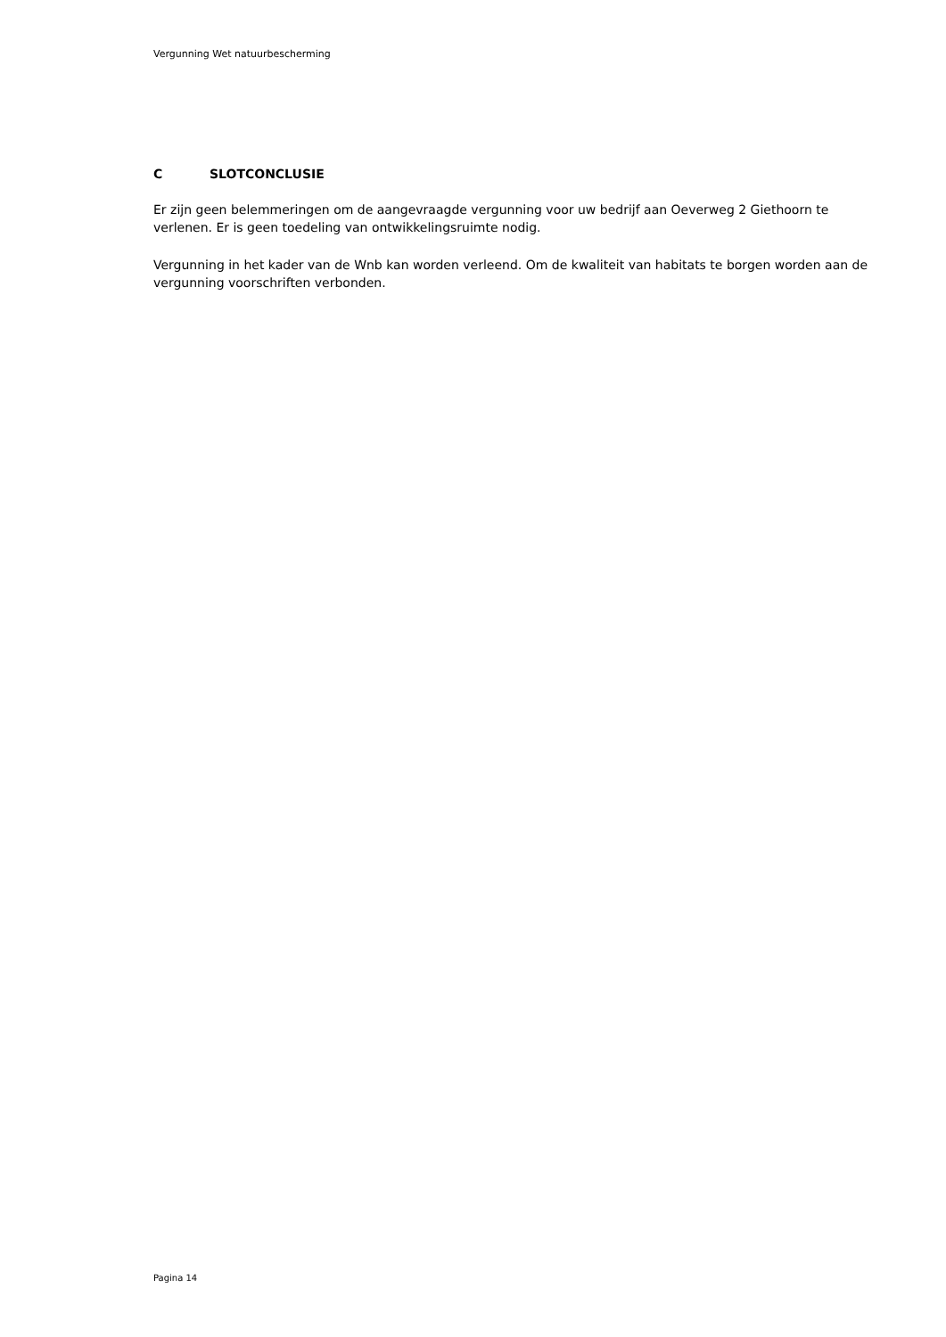Vergunning Wet natuurbescherming
C SLOTCONCLUSIE
Er zijn geen belemmeringen om de aangevraagde vergunning voor uw bedrijf aan Oeverweg 2 Giethoorn te verlenen. Er is geen toedeling van ontwikkelingsruimte nodig.
Vergunning in het kader van de Wnb kan worden verleend. Om de kwaliteit van habitats te borgen worden aan de vergunning voorschriften verbonden.
Pagina 14